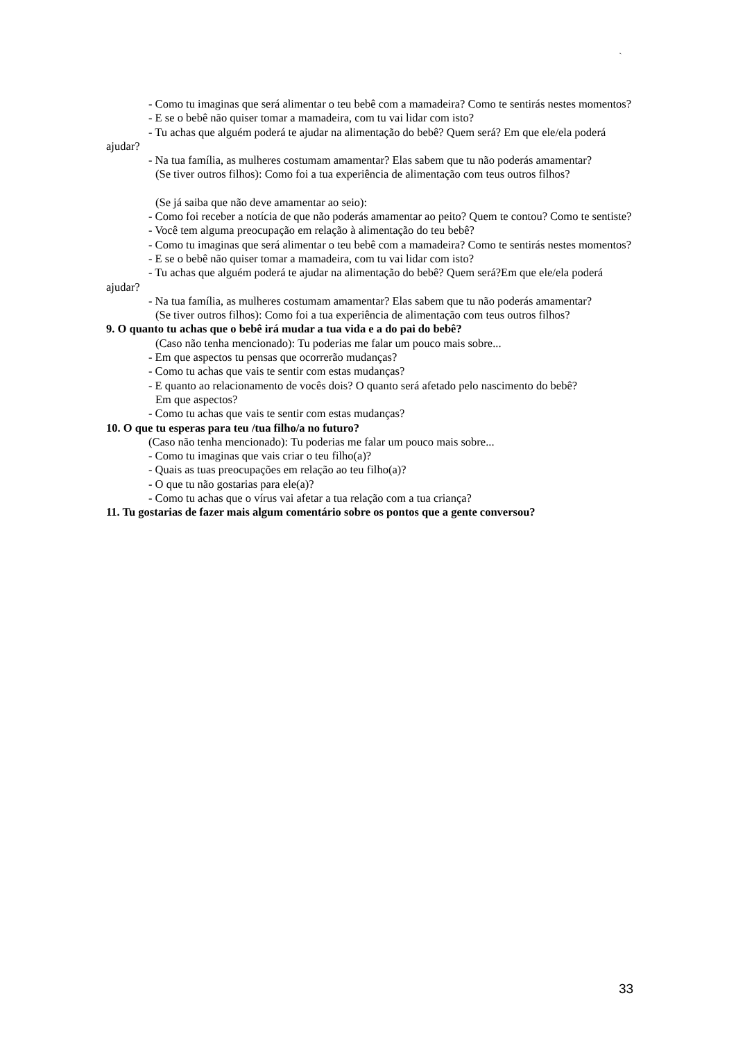`
- Como tu imaginas que será alimentar o teu bebê com a mamadeira? Como te sentirás nestes momentos?
- E se o bebê não quiser tomar a mamadeira, com tu vai lidar com isto?
- Tu achas que alguém poderá te ajudar na alimentação do bebê? Quem será? Em que ele/ela poderá ajudar?
- Na tua família, as mulheres costumam amamentar? Elas sabem que tu não poderás amamentar?
(Se tiver outros filhos): Como foi a tua experiência de alimentação com teus outros filhos?
(Se já saiba que não deve amamentar ao seio):
- Como foi receber a notícia de que não poderás amamentar ao peito? Quem te contou? Como te sentiste?
- Você tem alguma preocupação em relação à alimentação do teu bebê?
- Como tu imaginas que será alimentar o teu bebê com a mamadeira? Como te sentirás nestes momentos?
- E se o bebê não quiser tomar a mamadeira, com tu vai lidar com isto?
- Tu achas que alguém poderá te ajudar na alimentação do bebê? Quem será?Em que ele/ela poderá ajudar?
- Na tua família, as mulheres costumam amamentar? Elas sabem que tu não poderás amamentar?
(Se tiver outros filhos): Como foi a tua experiência de alimentação com teus outros filhos?
9. O quanto tu achas que o bebê irá mudar a tua vida e a do pai do bebê?
(Caso não tenha mencionado): Tu poderias me falar um pouco mais sobre...
- Em que aspectos tu pensas que ocorrerão mudanças?
- Como tu achas que vais te sentir com estas mudanças?
- E quanto ao relacionamento de vocês dois? O quanto será afetado pelo nascimento do bebê?
Em que aspectos?
- Como tu achas que vais te sentir com estas mudanças?
10. O que tu esperas para teu /tua filho/a no futuro?
(Caso não tenha mencionado): Tu poderias me falar um pouco mais sobre...
- Como tu imaginas que vais criar o teu filho(a)?
- Quais as tuas preocupações em relação ao teu filho(a)?
- O que tu não gostarias para ele(a)?
- Como tu achas que o vírus vai afetar a tua relação com a tua criança?
11. Tu gostarias de fazer mais algum comentário sobre os pontos que a gente conversou?
33